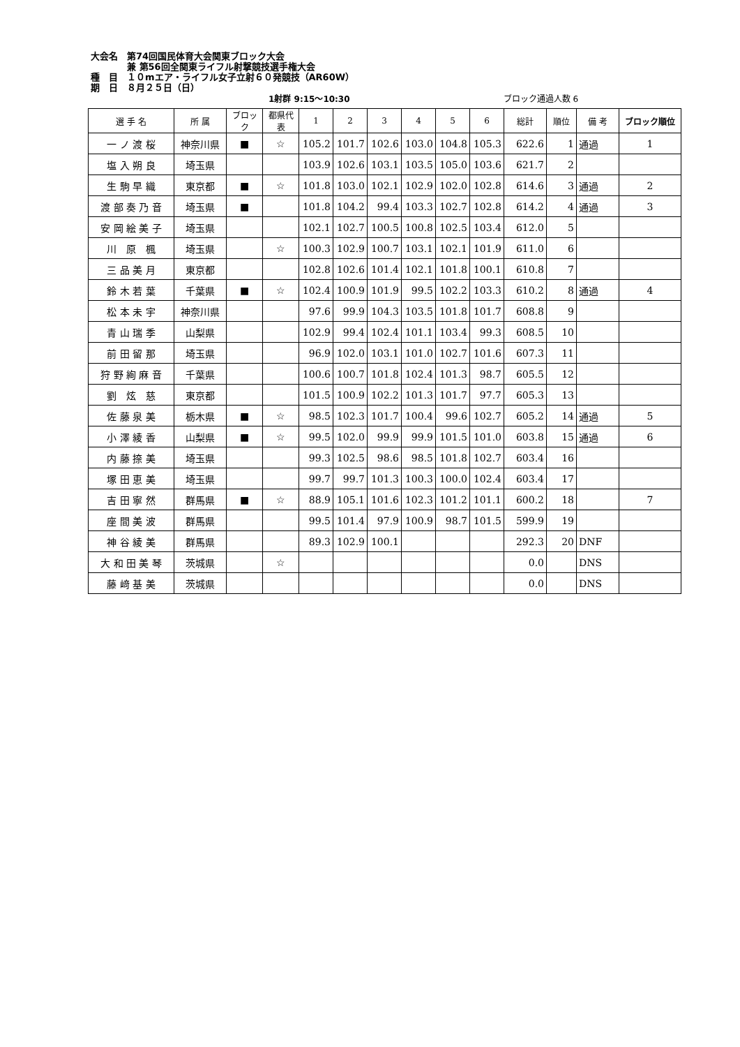大会名　第74回国民体育大会関東ブロック大会
　　　　兼 第56回全関東ライフル射撃競技選手権大会
種　目　１０mエア・ライフル女子立射６０発競技（AR60W）
期　日　８月２５日（日）
1射群 9:15〜10:30 ブロック通過人数 6
| 選 手 名 | 所 属 | ブロック | 都県代表 | 1 | 2 | 3 | 4 | 5 | 6 | 総計 | 順位 | 備 考 | ブロック順位 |
| --- | --- | --- | --- | --- | --- | --- | --- | --- | --- | --- | --- | --- | --- |
| 一 ノ 渡 桜 | 神奈川県 | ■ | ☆ | 105.2 | 101.7 | 102.6 | 103.0 | 104.8 | 105.3 | 622.6 | 1 | 通過 | 1 |
| 塩 入 朔 良 | 埼玉県 | | | 103.9 | 102.6 | 103.1 | 103.5 | 105.0 | 103.6 | 621.7 | 2 | | |
| 生 駒 早 織 | 東京都 | ■ | ☆ | 101.8 | 103.0 | 102.1 | 102.9 | 102.0 | 102.8 | 614.6 | 3 | 通過 | 2 |
| 渡 部 奏 乃 音 | 埼玉県 | ■ | | 101.8 | 104.2 | 99.4 | 103.3 | 102.7 | 102.8 | 614.2 | 4 | 通過 | 3 |
| 安 岡 絵 美 子 | 埼玉県 | | | 102.1 | 102.7 | 100.5 | 100.8 | 102.5 | 103.4 | 612.0 | 5 | | |
| 川 原 楓 | 埼玉県 | | ☆ | 100.3 | 102.9 | 100.7 | 103.1 | 102.1 | 101.9 | 611.0 | 6 | | |
| 三 品 美 月 | 東京都 | | | 102.8 | 102.6 | 101.4 | 102.1 | 101.8 | 100.1 | 610.8 | 7 | | |
| 鈴 木 若 葉 | 千葉県 | ■ | ☆ | 102.4 | 100.9 | 101.9 | 99.5 | 102.2 | 103.3 | 610.2 | 8 | 通過 | 4 |
| 松 本 未 宇 | 神奈川県 | | | 97.6 | 99.9 | 104.3 | 103.5 | 101.8 | 101.7 | 608.8 | 9 | | |
| 青 山 瑞 季 | 山梨県 | | | 102.9 | 99.4 | 102.4 | 101.1 | 103.4 | 99.3 | 608.5 | 10 | | |
| 前 田 留 那 | 埼玉県 | | | 96.9 | 102.0 | 103.1 | 101.0 | 102.7 | 101.6 | 607.3 | 11 | | |
| 狩 野 絢 麻 音 | 千葉県 | | | 100.6 | 100.7 | 101.8 | 102.4 | 101.3 | 98.7 | 605.5 | 12 | | |
| 劉 炫 慈 | 東京都 | | | 101.5 | 100.9 | 102.2 | 101.3 | 101.7 | 97.7 | 605.3 | 13 | | |
| 佐 藤 泉 美 | 栃木県 | ■ | ☆ | 98.5 | 102.3 | 101.7 | 100.4 | 99.6 | 102.7 | 605.2 | 14 | 通過 | 5 |
| 小 澤 綾 香 | 山梨県 | ■ | ☆ | 99.5 | 102.0 | 99.9 | 99.9 | 101.5 | 101.0 | 603.8 | 15 | 通過 | 6 |
| 内 藤 捺 美 | 埼玉県 | | | 99.3 | 102.5 | 98.6 | 98.5 | 101.8 | 102.7 | 603.4 | 16 | | |
| 塚 田 恵 美 | 埼玉県 | | | 99.7 | 99.7 | 101.3 | 100.3 | 100.0 | 102.4 | 603.4 | 17 | | |
| 吉 田 寧 然 | 群馬県 | ■ | ☆ | 88.9 | 105.1 | 101.6 | 102.3 | 101.2 | 101.1 | 600.2 | 18 | | 7 |
| 座 間 美 波 | 群馬県 | | | 99.5 | 101.4 | 97.9 | 100.9 | 98.7 | 101.5 | 599.9 | 19 | | |
| 神 谷 綾 美 | 群馬県 | | | 89.3 | 102.9 | 100.1 | | | | 292.3 | 20 | DNF | |
| 大 和 田 美 琴 | 茨城県 | | ☆ | | | | | | | 0.0 | | DNS | |
| 藤 﨑 基 美 | 茨城県 | | | | | | | | | 0.0 | | DNS | |